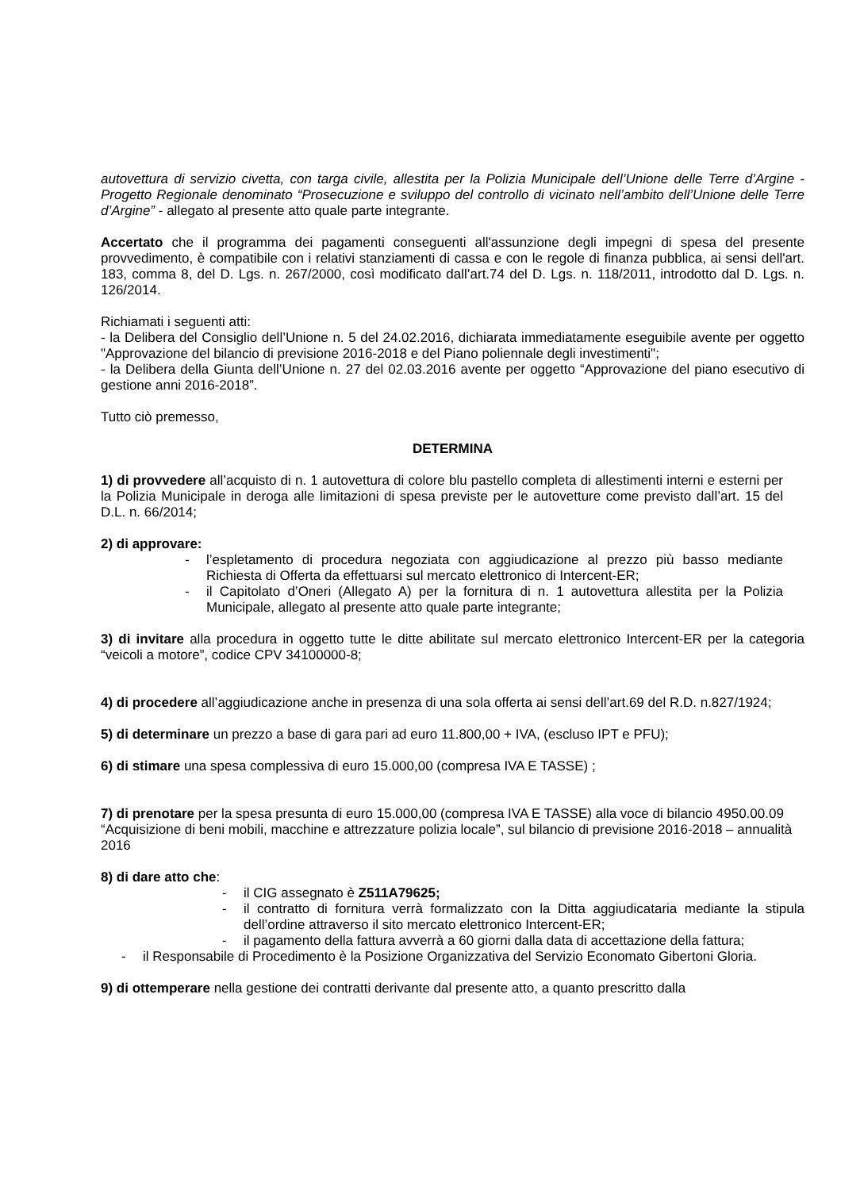autovettura di servizio civetta, con targa civile, allestita per la Polizia Municipale dell’Unione delle Terre d’Argine - Progetto Regionale denominato “Prosecuzione e sviluppo del controllo di vicinato nell’ambito dell’Unione delle Terre d’Argine” - allegato al presente atto quale parte integrante.
Accertato che il programma dei pagamenti conseguenti all'assunzione degli impegni di spesa del presente provvedimento, è compatibile con i relativi stanziamenti di cassa e con le regole di finanza pubblica, ai sensi dell'art. 183, comma 8, del D. Lgs. n. 267/2000, così modificato dall’art.74 del D. Lgs. n. 118/2011, introdotto dal D. Lgs. n. 126/2014.
Richiamati i seguenti atti:
- la Delibera del Consiglio dell’Unione n. 5 del 24.02.2016, dichiarata immediatamente eseguibile avente per oggetto "Approvazione del bilancio di previsione 2016-2018 e del Piano poliennale degli investimenti";
- la Delibera della Giunta dell’Unione n. 27 del 02.03.2016 avente per oggetto “Approvazione del piano esecutivo di gestione anni 2016-2018”.
Tutto ciò premesso,
DETERMINA
1) di provvedere all’acquisto di n. 1 autovettura di colore blu pastello completa di allestimenti interni e esterni per la Polizia Municipale in deroga alle limitazioni di spesa previste per le autovetture come previsto dall’art. 15 del D.L. n. 66/2014;
2) di approvare:
- l’espletamento di procedura negoziata con aggiudicazione al prezzo più basso mediante Richiesta di Offerta da effettuarsi sul mercato elettronico di Intercent-ER;
- il Capitolato d’Oneri (Allegato A) per la fornitura di n. 1 autovettura allestita per la Polizia Municipale, allegato al presente atto quale parte integrante;
3) di invitare alla procedura in oggetto tutte le ditte abilitate sul mercato elettronico Intercent-ER per la categoria “veicoli a motore”, codice CPV 34100000-8;
4) di procedere all’aggiudicazione anche in presenza di una sola offerta ai sensi dell’art.69 del R.D. n.827/1924;
5) di determinare un prezzo a base di gara pari ad euro 11.800,00 + IVA, (escluso IPT e PFU);
6) di stimare una spesa complessiva di euro 15.000,00 (compresa IVA E TASSE) ;
7) di prenotare per la spesa presunta di euro 15.000,00 (compresa IVA E TASSE) alla voce di bilancio 4950.00.09 “Acquisizione di beni mobili, macchine e attrezzature polizia locale”, sul bilancio di previsione 2016-2018 – annualità 2016
8) di dare atto che:
- il CIG assegnato è Z511A79625;
- il contratto di fornitura verrà formalizzato con la Ditta aggiudicataria mediante la stipula dell’ordine attraverso il sito mercato elettronico Intercent-ER;
- il pagamento della fattura avverrà a 60 giorni dalla data di accettazione della fattura;
- il Responsabile di Procedimento è la Posizione Organizzativa del Servizio Economato Gibertoni Gloria.
9) di ottemperare nella gestione dei contratti derivante dal presente atto, a quanto prescritto dalla